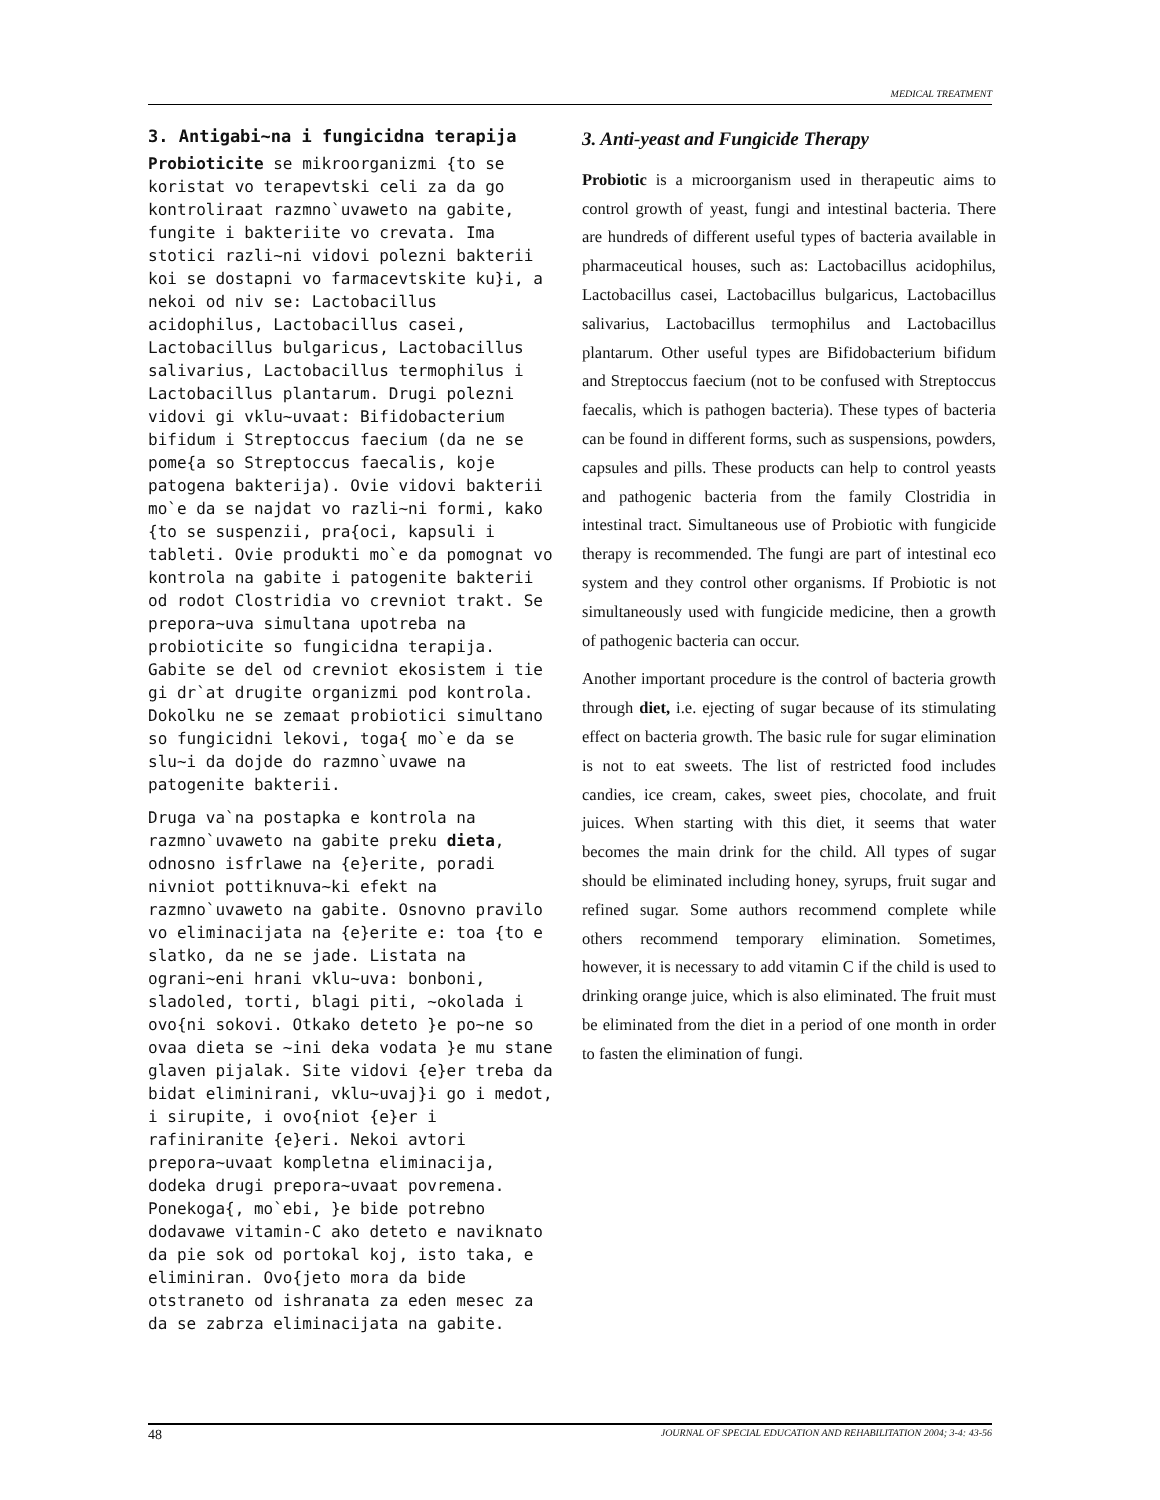MEDICAL TREATMENT
3. Antigabi~na i fungicidna terapija
Probioticite se mikroorganizmi {to se koristat vo terapevtski celi za da go kontroliraat razmno`uvaweto na gabite, fungite i bakteriite vo crevata. Ima stotici razli~ni vidovi polezni bakterii koi se dostapni vo farmacevtskite ku}i, a nekoi od niv se: Lactobacillus acidophilus, Lactobacillus casei, Lactobacillus bulgaricus, Lactobacillus salivarius, Lactobacillus termophilus i Lactobacillus plantarum. Drugi polezni vidovi gi vklu~uvaat: Bifidobacterium bifidum i Streptoccus faecium (da ne se pome{a so Streptoccus faecalis, koje patogena bakterija). Ovie vidovi bakterii mo`e da se najdat vo razli~ni formi, kako {to se suspenzii, pra{oci, kapsuli i tableti. Ovie produkti mo`e da pomognat vo kontrola na gabite i patogenite bakterii od rodot Clostridia vo crevniot trakt. Se prepora~uva simultana upotreba na probioticite so fungicidna terapija. Gabite se del od crevniot ekosistem i tie gi dr`at drugite organizmi pod kontrola. Dokolku ne se zemaat probiotici simultano so fungicidni lekovi, toga{ mo`e da se slu~i da dojde do razmno`uvawe na patogenite bakterii.
Druga va`na postapka e kontrola na razmno`uvaweto na gabite preku dieta, odnosno isfrlawe na {e}erite, poradi nivniot pottiknuva~ki efekt na razmno`uvaweto na gabite. Osnovno pravilo vo eliminacijata na {e}erite e: toa {to e slatko, da ne se jade. Listata na ograni~eni hrani vklu~uva: bonboni, sladoled, torti, blagi piti, ~okolada i ovo{ni sokovi. Otkako deteto }e po~ne so ovaa dieta se ~ini deka vodata }e mu stane glaven pijalak. Site vidovi {e}er treba da bidat eliminirani, vklu~uvaj}i go i medot, i sirupite, i ovo{niot {e}er i rafiniranite {e}eri. Nekoi avtori prepora~uvaat kompletna eliminacija, dodeka drugi prepora~uvaat povremena. Ponekoga{, mo`ebi, }e bide potrebno dodavawe vitamin-C ako deteto e naviknato da pie sok od portokal koj, isto taka, e eliminiran. Ovo{jeto mora da bide otstraneto od ishranata za eden mesec za da se zabrza eliminacijata na gabite.
3. Anti-yeast and Fungicide Therapy
Probiotic is a microorganism used in therapeutic aims to control growth of yeast, fungi and intestinal bacteria. There are hundreds of different useful types of bacteria available in pharmaceutical houses, such as: Lactobacillus acidophilus, Lactobacillus casei, Lactobacillus bulgaricus, Lactobacillus salivarius, Lactobacillus termophilus and Lactobacillus plantarum. Other useful types are Bifidobacterium bifidum and Streptoccus faecium (not to be confused with Streptoccus faecalis, which is pathogen bacteria). These types of bacteria can be found in different forms, such as suspensions, powders, capsules and pills. These products can help to control yeasts and pathogenic bacteria from the family Clostridia in intestinal tract. Simultaneous use of Probiotic with fungicide therapy is recommended. The fungi are part of intestinal eco system and they control other organisms. If Probiotic is not simultaneously used with fungicide medicine, then a growth of pathogenic bacteria can occur.
Another important procedure is the control of bacteria growth through diet, i.e. ejecting of sugar because of its stimulating effect on bacteria growth. The basic rule for sugar elimination is not to eat sweets. The list of restricted food includes candies, ice cream, cakes, sweet pies, chocolate, and fruit juices. When starting with this diet, it seems that water becomes the main drink for the child. All types of sugar should be eliminated including honey, syrups, fruit sugar and refined sugar. Some authors recommend complete while others recommend temporary elimination. Sometimes, however, it is necessary to add vitamin C if the child is used to drinking orange juice, which is also eliminated. The fruit must be eliminated from the diet in a period of one month in order to fasten the elimination of fungi.
48 JOURNAL OF SPECIAL EDUCATION AND REHABILITATION 2004; 3-4: 43-56